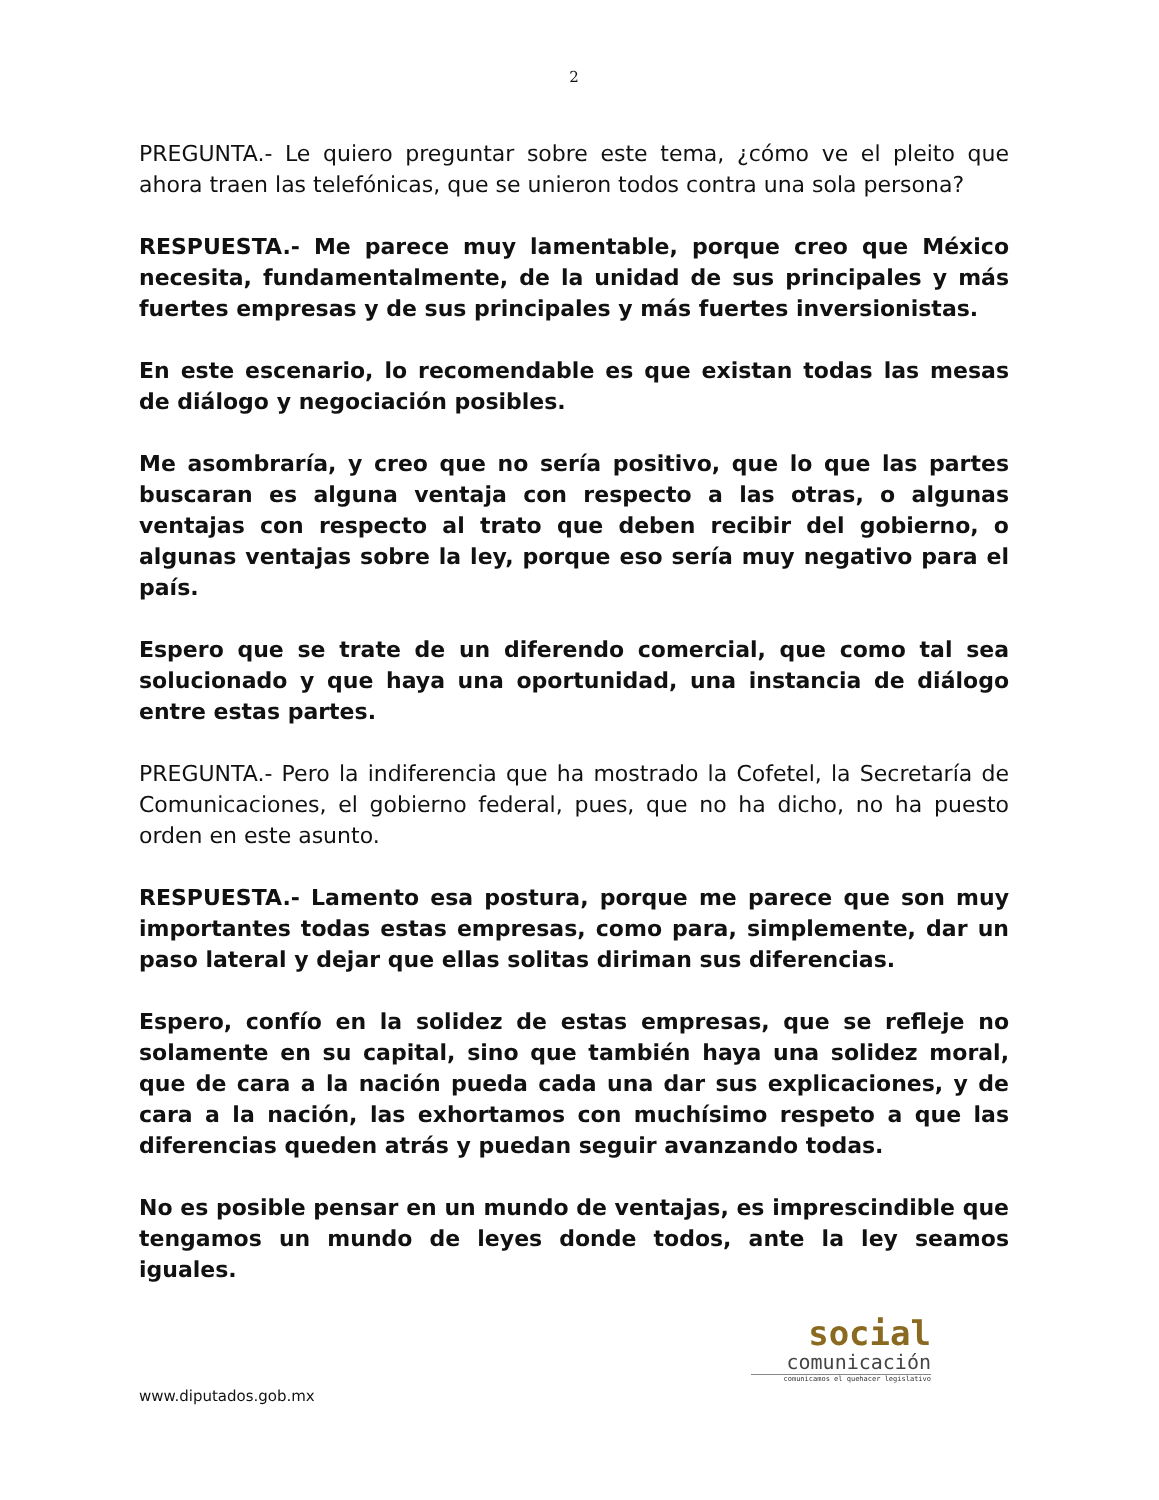2
PREGUNTA.- Le quiero preguntar sobre este tema, ¿cómo ve el pleito que ahora traen las telefónicas, que se unieron todos contra una sola persona?
RESPUESTA.- Me parece muy lamentable, porque creo que México necesita, fundamentalmente, de la unidad de sus principales y más fuertes empresas y de sus principales y más fuertes inversionistas.
En este escenario, lo recomendable es que existan todas las mesas de diálogo y negociación posibles.
Me asombraría, y creo que no sería positivo, que lo que las partes buscaran es alguna ventaja con respecto a las otras, o algunas ventajas con respecto al trato que deben recibir del gobierno, o algunas ventajas sobre la ley, porque eso sería muy negativo para el país.
Espero que se trate de un diferendo comercial, que como tal sea solucionado y que haya una oportunidad, una instancia de diálogo entre estas partes.
PREGUNTA.- Pero la indiferencia que ha mostrado la Cofetel, la Secretaría de Comunicaciones, el gobierno federal, pues, que no ha dicho, no ha puesto orden en este asunto.
RESPUESTA.- Lamento esa postura, porque me parece que son muy importantes todas estas empresas, como para, simplemente, dar un paso lateral y dejar que ellas solitas diriman sus diferencias.
Espero, confío en la solidez de estas empresas, que se refleje no solamente en su capital, sino que también haya una solidez moral, que de cara a la nación pueda cada una dar sus explicaciones, y de cara a la nación, las exhortamos con muchísimo respeto a que las diferencias queden atrás y puedan seguir avanzando todas.
No es posible pensar en un mundo de ventajas, es imprescindible que tengamos un mundo de leyes donde todos, ante la ley seamos iguales.
social
comunicación
comunicamos el quehacer legislativo
www.diputados.gob.mx